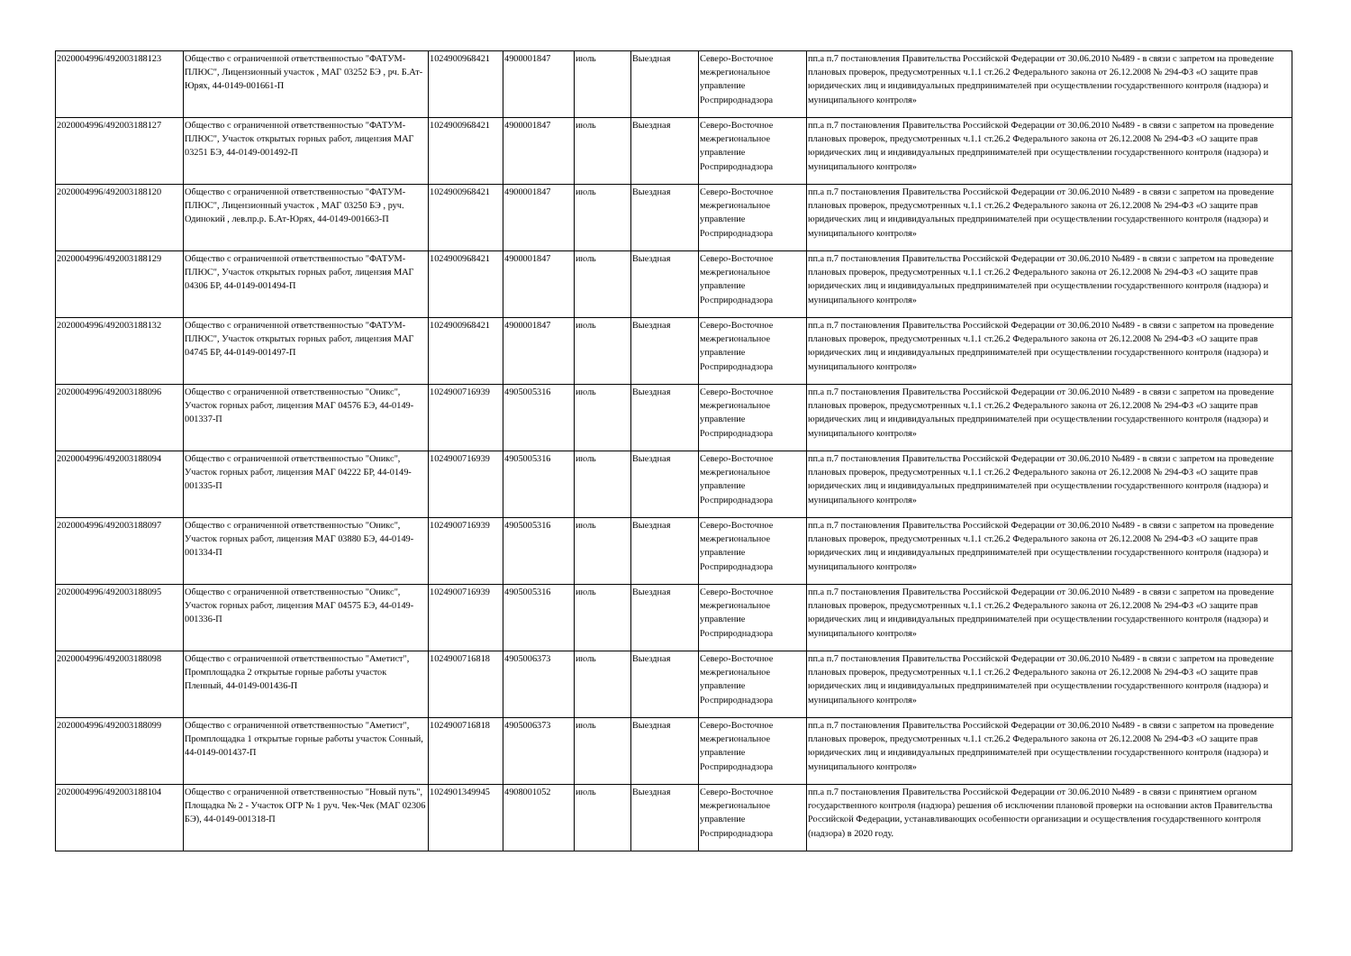| 2020004996/492003188123 | Общество с ограниченной ответственностью "ФАТУМ-ПЛЮС", Лицензионный участок , МАГ 03252 БЭ , рч. Б.Ат-Юрях, 44-0149-001661-П | 1024900968421 | 4900001847 | июль | Выездная | Северо-Восточное межрегиональное управление Росприроднадзора | пп.а п.7 постановления Правительства Российской Федерации от 30.06.2010 №489 - в связи с запретом на проведение плановых проверок, предусмотренных ч.1.1 ст.26.2 Федерального закона от 26.12.2008 № 294-ФЗ «О защите прав юридических лиц и индивидуальных предпринимателей при осуществлении государственного контроля (надзора) и муниципального контроля» |
| 2020004996/492003188127 | Общество с ограниченной ответственностью "ФАТУМ-ПЛЮС", Участок открытых горных работ, лицензия МАГ 03251 БЭ, 44-0149-001492-П | 1024900968421 | 4900001847 | июль | Выездная | Северо-Восточное межрегиональное управление Росприроднадзора | пп.а п.7 постановления Правительства Российской Федерации от 30.06.2010 №489 - в связи с запретом на проведение плановых проверок, предусмотренных ч.1.1 ст.26.2 Федерального закона от 26.12.2008 № 294-ФЗ «О защите прав юридических лиц и индивидуальных предпринимателей при осуществлении государственного контроля (надзора) и муниципального контроля» |
| 2020004996/492003188120 | Общество с ограниченной ответственностью "ФАТУМ-ПЛЮС", Лицензионный участок , МАГ 03250 БЭ , руч. Одинокий , лев.пр.р. Б.Ат-Юрях, 44-0149-001663-П | 1024900968421 | 4900001847 | июль | Выездная | Северо-Восточное межрегиональное управление Росприроднадзора | пп.а п.7 постановления Правительства Российской Федерации от 30.06.2010 №489 - в связи с запретом на проведение плановых проверок, предусмотренных ч.1.1 ст.26.2 Федерального закона от 26.12.2008 № 294-ФЗ «О защите прав юридических лиц и индивидуальных предпринимателей при осуществлении государственного контроля (надзора) и муниципального контроля» |
| 2020004996/492003188129 | Общество с ограниченной ответственностью "ФАТУМ-ПЛЮС", Участок открытых горных работ, лицензия МАГ 04306 БР, 44-0149-001494-П | 1024900968421 | 4900001847 | июль | Выездная | Северо-Восточное межрегиональное управление Росприроднадзора | пп.а п.7 постановления Правительства Российской Федерации от 30.06.2010 №489 - в связи с запретом на проведение плановых проверок, предусмотренных ч.1.1 ст.26.2 Федерального закона от 26.12.2008 № 294-ФЗ «О защите прав юридических лиц и индивидуальных предпринимателей при осуществлении государственного контроля (надзора) и муниципального контроля» |
| 2020004996/492003188132 | Общество с ограниченной ответственностью "ФАТУМ-ПЛЮС", Участок открытых горных работ, лицензия МАГ 04745 БР, 44-0149-001497-П | 1024900968421 | 4900001847 | июль | Выездная | Северо-Восточное межрегиональное управление Росприроднадзора | пп.а п.7 постановления Правительства Российской Федерации от 30.06.2010 №489 - в связи с запретом на проведение плановых проверок, предусмотренных ч.1.1 ст.26.2 Федерального закона от 26.12.2008 № 294-ФЗ «О защите прав юридических лиц и индивидуальных предпринимателей при осуществлении государственного контроля (надзора) и муниципального контроля» |
| 2020004996/492003188096 | Общество с ограниченной ответственностью "Оникс", Участок горных работ, лицензия МАГ 04576 БЭ, 44-0149-001337-П | 1024900716939 | 4905005316 | июль | Выездная | Северо-Восточное межрегиональное управление Росприроднадзора | пп.а п.7 постановления Правительства Российской Федерации от 30.06.2010 №489 - в связи с запретом на проведение плановых проверок, предусмотренных ч.1.1 ст.26.2 Федерального закона от 26.12.2008 № 294-ФЗ «О защите прав юридических лиц и индивидуальных предпринимателей при осуществлении государственного контроля (надзора) и муниципального контроля» |
| 2020004996/492003188094 | Общество с ограниченной ответственностью "Оникс", Участок горных работ, лицензия МАГ 04222 БР, 44-0149-001335-П | 1024900716939 | 4905005316 | июль | Выездная | Северо-Восточное межрегиональное управление Росприроднадзора | пп.а п.7 постановления Правительства Российской Федерации от 30.06.2010 №489 - в связи с запретом на проведение плановых проверок, предусмотренных ч.1.1 ст.26.2 Федерального закона от 26.12.2008 № 294-ФЗ «О защите прав юридических лиц и индивидуальных предпринимателей при осуществлении государственного контроля (надзора) и муниципального контроля» |
| 2020004996/492003188097 | Общество с ограниченной ответственностью "Оникс", Участок горных работ, лицензия МАГ 03880 БЭ, 44-0149-001334-П | 1024900716939 | 4905005316 | июль | Выездная | Северо-Восточное межрегиональное управление Росприроднадзора | пп.а п.7 постановления Правительства Российской Федерации от 30.06.2010 №489 - в связи с запретом на проведение плановых проверок, предусмотренных ч.1.1 ст.26.2 Федерального закона от 26.12.2008 № 294-ФЗ «О защите прав юридических лиц и индивидуальных предпринимателей при осуществлении государственного контроля (надзора) и муниципального контроля» |
| 2020004996/492003188095 | Общество с ограниченной ответственностью "Оникс", Участок горных работ, лицензия МАГ 04575 БЭ, 44-0149-001336-П | 1024900716939 | 4905005316 | июль | Выездная | Северо-Восточное межрегиональное управление Росприроднадзора | пп.а п.7 постановления Правительства Российской Федерации от 30.06.2010 №489 - в связи с запретом на проведение плановых проверок, предусмотренных ч.1.1 ст.26.2 Федерального закона от 26.12.2008 № 294-ФЗ «О защите прав юридических лиц и индивидуальных предпринимателей при осуществлении государственного контроля (надзора) и муниципального контроля» |
| 2020004996/492003188098 | Общество с ограниченной ответственностью "Аметист", Промплощадка 2 открытые горные работы участок Пленный, 44-0149-001436-П | 1024900716818 | 4905006373 | июль | Выездная | Северо-Восточное межрегиональное управление Росприроднадзора | пп.а п.7 постановления Правительства Российской Федерации от 30.06.2010 №489 - в связи с запретом на проведение плановых проверок, предусмотренных ч.1.1 ст.26.2 Федерального закона от 26.12.2008 № 294-ФЗ «О защите прав юридических лиц и индивидуальных предпринимателей при осуществлении государственного контроля (надзора) и муниципального контроля» |
| 2020004996/492003188099 | Общество с ограниченной ответственностью "Аметист", Промплощадка 1 открытые горные работы участок Сонный, 44-0149-001437-П | 1024900716818 | 4905006373 | июль | Выездная | Северо-Восточное межрегиональное управление Росприроднадзора | пп.а п.7 постановления Правительства Российской Федерации от 30.06.2010 №489 - в связи с запретом на проведение плановых проверок, предусмотренных ч.1.1 ст.26.2 Федерального закона от 26.12.2008 № 294-ФЗ «О защите прав юридических лиц и индивидуальных предпринимателей при осуществлении государственного контроля (надзора) и муниципального контроля» |
| 2020004996/492003188104 | Общество с ограниченной ответственностью "Новый путь", Площадка № 2 - Участок ОГР № 1 руч. Чек-Чек (МАГ 02306 БЭ), 44-0149-001318-П | 1024901349945 | 4908001052 | июль | Выездная | Северо-Восточное межрегиональное управление Росприроднадзора | пп.а п.7 постановления Правительства Российской Федерации от 30.06.2010 №489 - в связи с принятием органом государственного контроля (надзора) решения об исключении плановой проверки на основании актов Правительства Российской Федерации, устанавливающих особенности организации и осуществления государственного контроля (надзора) в 2020 году. |